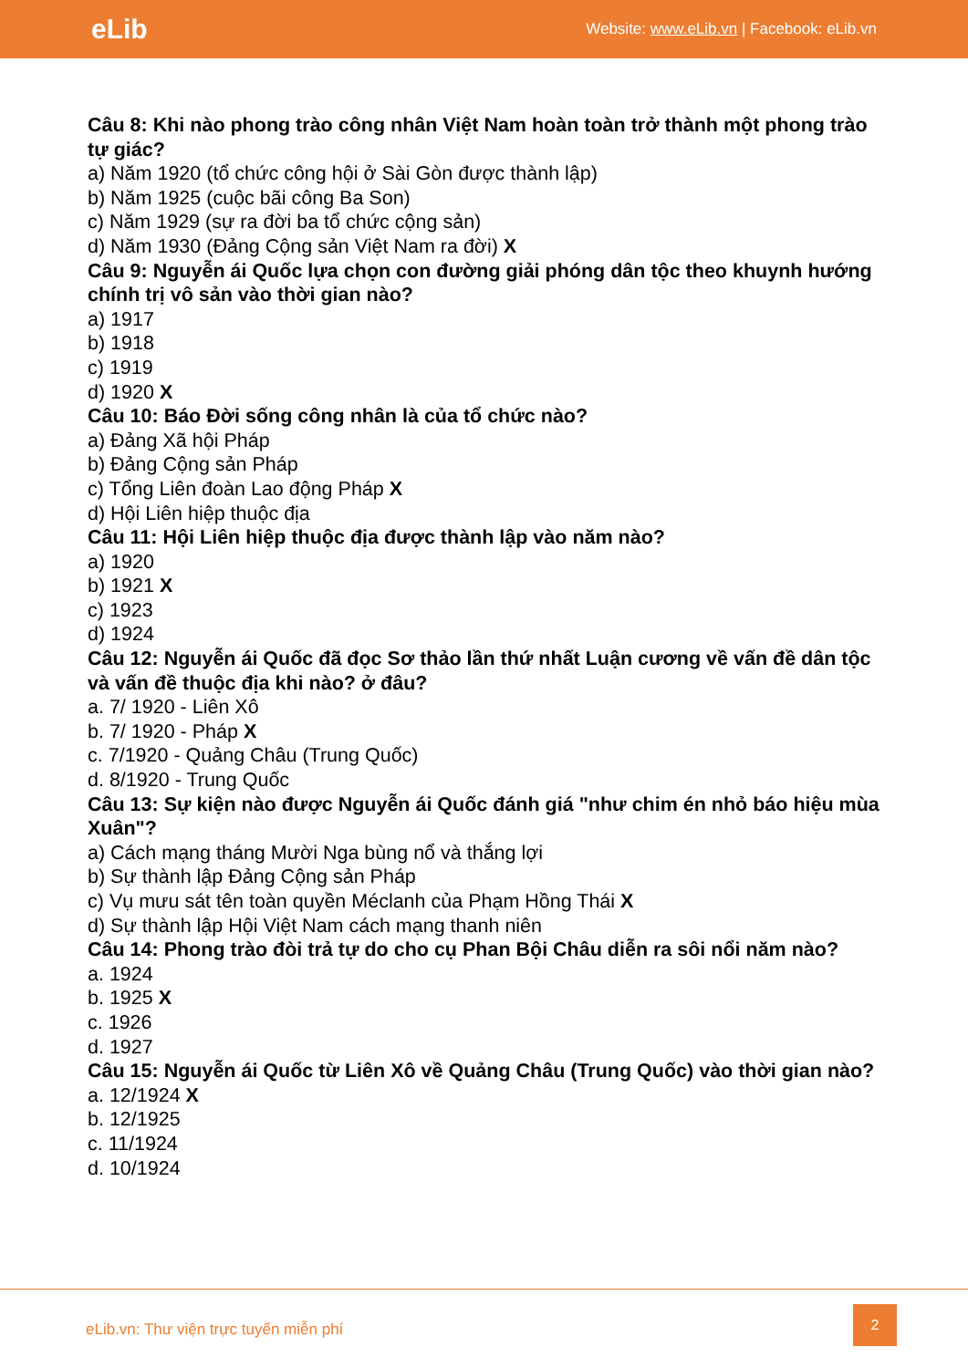eLib
Website: www.eLib.vn | Facebook: eLib.vn
Câu 8: Khi nào phong trào công nhân Việt Nam hoàn toàn trở thành một phong trào tự giác?
a) Năm 1920 (tổ chức công hội ở Sài Gòn được thành lập)
b) Năm 1925 (cuộc bãi công Ba Son)
c) Năm 1929 (sự ra đời ba tổ chức cộng sản)
d) Năm 1930 (Đảng Cộng sản Việt Nam ra đời) X
Câu 9: Nguyễn ái Quốc lựa chọn con đường giải phóng dân tộc theo khuynh hướng chính trị vô sản vào thời gian nào?
a) 1917
b) 1918
c) 1919
d) 1920 X
Câu 10: Báo Đời sống công nhân là của tổ chức nào?
a) Đảng Xã hội Pháp
b) Đảng Cộng sản Pháp
c) Tổng Liên đoàn Lao động Pháp X
d) Hội Liên hiệp thuộc địa
Câu 11: Hội Liên hiệp thuộc địa được thành lập vào năm nào?
a) 1920
b) 1921 X
c) 1923
d) 1924
Câu 12: Nguyễn ái Quốc đã đọc Sơ thảo lần thứ nhất Luận cương về vấn đề dân tộc và vấn đề thuộc địa khi nào? ở đâu?
a. 7/ 1920 - Liên Xô
b. 7/ 1920 - Pháp X
c. 7/1920 - Quảng Châu (Trung Quốc)
d. 8/1920 - Trung Quốc
Câu 13: Sự kiện nào được Nguyễn ái Quốc đánh giá "như chim én nhỏ báo hiệu mùa Xuân"?
a) Cách mạng tháng Mười Nga bùng nổ và thắng lợi
b) Sự thành lập Đảng Cộng sản Pháp
c) Vụ mưu sát tên toàn quyền Méclanh của Phạm Hồng Thái X
d) Sự thành lập Hội Việt Nam cách mạng thanh niên
Câu 14: Phong trào đòi trả tự do cho cụ Phan Bội Châu diễn ra sôi nổi năm nào?
a. 1924
b. 1925 X
c. 1926
d. 1927
Câu 15: Nguyễn ái Quốc từ Liên Xô về Quảng Châu (Trung Quốc) vào thời gian nào?
a. 12/1924 X
b. 12/1925
c. 11/1924
d. 10/1924
eLib.vn: Thư viện trực tuyến miễn phí
2